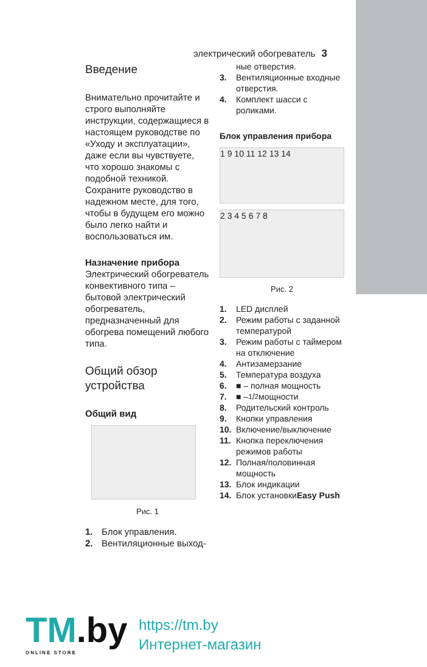электрический обогреватель 3
Введение
Внимательно прочитайте и строго выполняйте инструкции, содержащиеся в настоящем руководстве по «Уходу и эксплуатации», даже если вы чувствуете, что хорошо знакомы с подобной техникой. Сохраните руководство в надежном месте, для того, чтобы в будущем его можно было легко найти и воспользоваться им.
Назначение прибора
Электрический обогреватель конвективного типа – бытовой электрический обогреватель, предназначенный для обогрева помещений любого типа.
Общий обзор устройства
Общий вид
Рис. 1
1. Блок управления.
2. Вентиляционные выход-
ные отверстия.
3. Вентиляционные входные отверстия.
4. Комплект шасси с роликами.
Блок управления прибора
1 9 10 11 12 13 14
2 3 4 5 6 7 8
Рис. 2
1. LED дисплей
2. Режим работы с заданной температурой
3. Режим работы с таймером на отключение
4. Антизамерзание
5. Температура воздуха
6. ■ – полная мощность
7. ■ – 1/2 мощности
8. Родительский контроль
9. Кнопки управления
10. Включение/выключение
11. Кнопка переключения режимов работы
12. Полная/половинная мощность
13. Блок индикации
14. Блок установки Easy Push
TM.by
ONLINE STORE
https://tm.by
Интернет-магазин